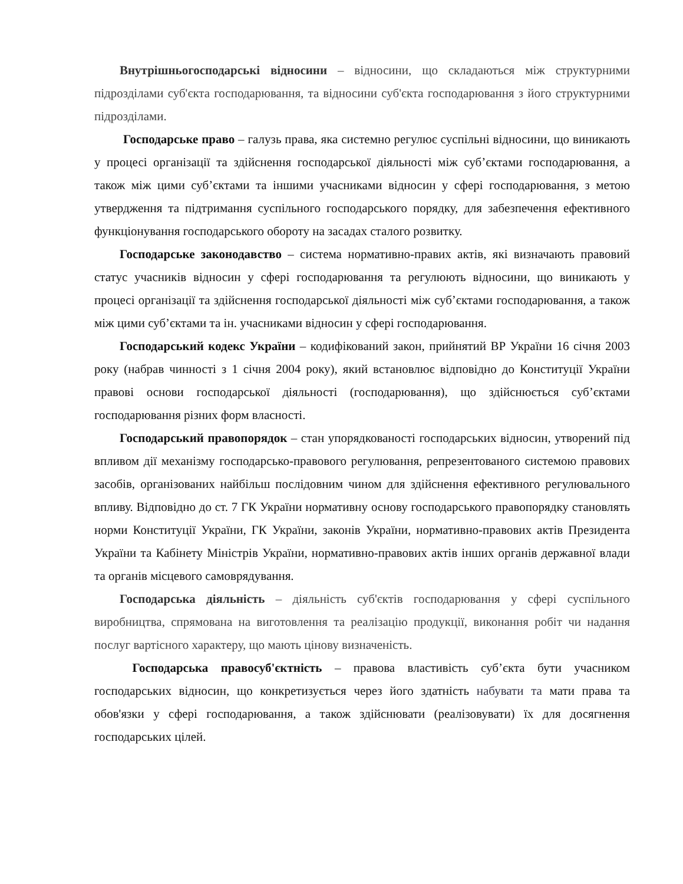Внутрішньогосподарські відносини – відносини, що складаються між структурними підрозділами суб'єкта господарювання, та відносини суб'єкта господарювання з його структурними підрозділами.
Господарське право – галузь права, яка системно регулює суспільні відносини, що виникають у процесі організації та здійснення господарської діяльності між суб’єктами господарювання, а також між цими суб’єктами та іншими учасниками відносин у сфері господарювання, з метою утвердження та підтримання суспільного господарського порядку, для забезпечення ефективного функціонування господарського обороту на засадах сталого розвитку.
Господарське законодавство – система нормативно-правих актів, які визначають правовий статус учасників відносин у сфері господарювання та регулюють відносини, що виникають у процесі організації та здійснення господарської діяльності між суб’єктами господарювання, а також між цими суб’єктами та ін. учасниками відносин у сфері господарювання.
Господарський кодекс України – кодифікований закон, прийнятий ВР України 16 січня 2003 року (набрав чинності з 1 січня 2004 року), який встановлює відповідно до Конституції України правові основи господарської діяльності (господарювання), що здійснюється суб’єктами господарювання різних форм власності.
Господарський правопорядок – стан упорядкованості господарських відносин, утворений під впливом дії механізму господарсько-правового регулювання, репрезентованого системою правових засобів, організованих найбільш послідовним чином для здійснення ефективного регулювального впливу. Відповідно до ст. 7 ГК України нормативну основу господарського правопорядку становлять норми Конституції України, ГК України, законів України, нормативно-правових актів Президента України та Кабінету Міністрів України, нормативно-правових актів інших органів державної влади та органів місцевого самоврядування.
Господарська діяльність – діяльність суб'єктів господарювання у сфері суспільного виробництва, спрямована на виготовлення та реалізацію продукції, виконання робіт чи надання послуг вартісного характеру, що мають цінову визначеність.
Господарська правосуб'єктність – правова властивість суб’єкта бути учасником господарських відносин, що конкретизується через його здатність набувати та мати права та обов'язки у сфері господарювання, а також здійснювати (реалізовувати) їх для досягнення господарських цілей.